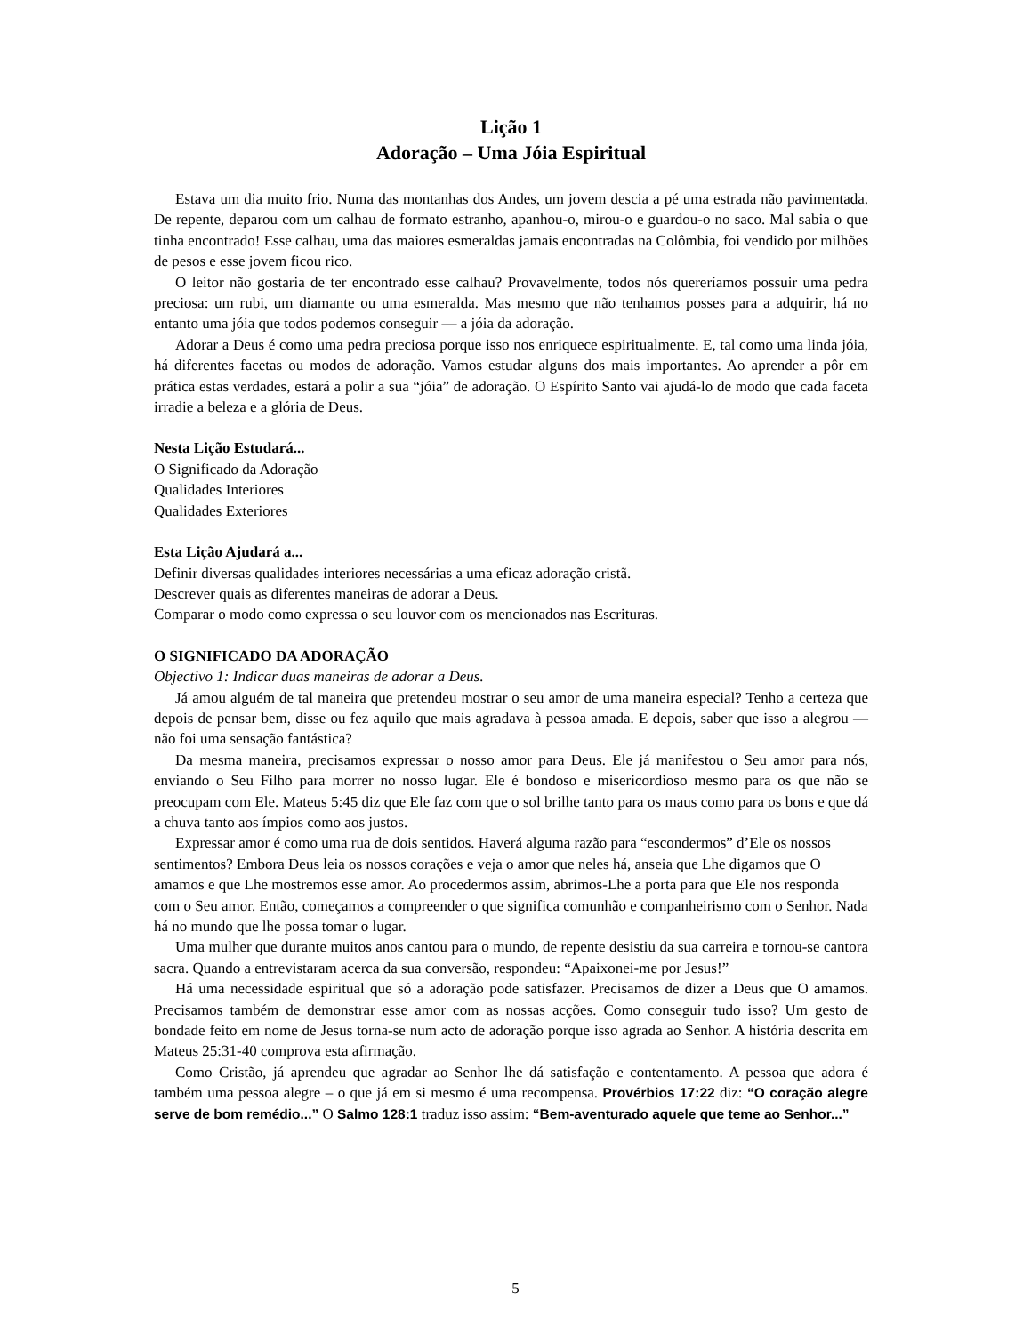Lição 1
Adoração – Uma Jóia Espiritual
Estava um dia muito frio. Numa das montanhas dos Andes, um jovem descia a pé uma estrada não pavimentada. De repente, deparou com um calhau de formato estranho, apanhou-o, mirou-o e guardou-o no saco. Mal sabia o que tinha encontrado! Esse calhau, uma das maiores esmeraldas jamais encontradas na Colômbia, foi vendido por milhões de pesos e esse jovem ficou rico.
O leitor não gostaria de ter encontrado esse calhau? Provavelmente, todos nós quereríamos possuir uma pedra preciosa: um rubi, um diamante ou uma esmeralda. Mas mesmo que não tenhamos posses para a adquirir, há no entanto uma jóia que todos podemos conseguir — a jóia da adoração.
Adorar a Deus é como uma pedra preciosa porque isso nos enriquece espiritualmente. E, tal como uma linda jóia, há diferentes facetas ou modos de adoração. Vamos estudar alguns dos mais importantes. Ao aprender a pôr em prática estas verdades, estará a polir a sua “jóia” de adoração. O Espírito Santo vai ajudá-lo de modo que cada faceta irradie a beleza e a glória de Deus.
Nesta Lição Estudará...
O Significado da Adoração
Qualidades Interiores
Qualidades Exteriores
Esta Lição Ajudará a...
Definir diversas qualidades interiores necessárias a uma eficaz adoração cristã.
Descrever quais as diferentes maneiras de adorar a Deus.
Comparar o modo como expressa o seu louvor com os mencionados nas Escrituras.
O SIGNIFICADO DA ADORAÇÃO
Objectivo 1: Indicar duas maneiras de adorar a Deus.
Já amou alguém de tal maneira que pretendeu mostrar o seu amor de uma maneira especial? Tenho a certeza que depois de pensar bem, disse ou fez aquilo que mais agradava à pessoa amada. E depois, saber que isso a alegrou — não foi uma sensação fantástica?
Da mesma maneira, precisamos expressar o nosso amor para Deus. Ele já manifestou o Seu amor para nós, enviando o Seu Filho para morrer no nosso lugar. Ele é bondoso e misericordioso mesmo para os que não se preocupam com Ele. Mateus 5:45 diz que Ele faz com que o sol brilhe tanto para os maus como para os bons e que dá a chuva tanto aos ímpios como aos justos.
Expressar amor é como uma rua de dois sentidos. Haverá alguma razão para “escondermos” d’Ele os nossos sentimentos? Embora Deus leia os nossos corações e veja o amor que neles há, anseia que Lhe digamos que O amamos e que Lhe mostremos esse amor. Ao procedermos assim, abrimos-Lhe a porta para que Ele nos responda com o Seu amor. Então, começamos a compreender o que significa comunhão e companheirismo com o Senhor. Nada há no mundo que lhe possa tomar o lugar.
Uma mulher que durante muitos anos cantou para o mundo, de repente desistiu da sua carreira e tornou-se cantora sacra. Quando a entrevistaram acerca da sua conversão, respondeu: “Apaixonei-me por Jesus!”
Há uma necessidade espiritual que só a adoração pode satisfazer. Precisamos de dizer a Deus que O amamos. Precisamos também de demonstrar esse amor com as nossas acções. Como conseguir tudo isso? Um gesto de bondade feito em nome de Jesus torna-se num acto de adoração porque isso agrada ao Senhor. A história descrita em Mateus 25:31-40 comprova esta afirmação.
Como Cristão, já aprendeu que agradar ao Senhor lhe dá satisfação e contentamento. A pessoa que adora é também uma pessoa alegre – o que já em si mesmo é uma recompensa. Provérbios 17:22 diz: “O coração alegre serve de bom remédio...” O Salmo 128:1 traduz isso assim: “Bem-aventurado aquele que teme ao Senhor...”
5